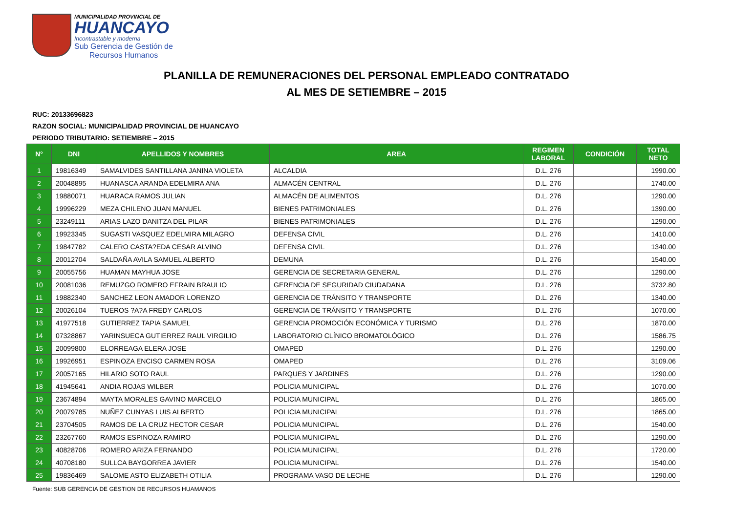MUNICIPALIDAD PROVINCIAL DE
HUANCAYO
Incontrastable y moderna
Sub Gerencia de Gestión de
Recursos Humanos
PLANILLA DE REMUNERACIONES DEL PERSONAL EMPLEADO CONTRATADO
AL MES DE SETIEMBRE – 2015
RUC: 20133696823
RAZON SOCIAL: MUNICIPALIDAD PROVINCIAL DE HUANCAYO
PERIODO TRIBUTARIO: SETIEMBRE – 2015
| N° | DNI | APELLIDOS Y NOMBRES | AREA | REGIMEN LABORAL | CONDICIÓN | TOTAL NETO |
| --- | --- | --- | --- | --- | --- | --- |
| 1 | 19816349 | SAMALVIDES SANTILLANA JANINA VIOLETA | ALCALDIA | D.L. 276 | | 1990.00 |
| 2 | 20048895 | HUANASCA ARANDA EDELMIRA ANA | ALMACÉN CENTRAL | D.L. 276 | | 1740.00 |
| 3 | 19880071 | HUARACA RAMOS JULIAN | ALMACÉN DE ALIMENTOS | D.L. 276 | | 1290.00 |
| 4 | 19996229 | MEZA CHILENO JUAN MANUEL | BIENES PATRIMONIALES | D.L. 276 | | 1390.00 |
| 5 | 23249111 | ARIAS LAZO DANITZA DEL PILAR | BIENES PATRIMONIALES | D.L. 276 | | 1290.00 |
| 6 | 19923345 | SUGASTI VASQUEZ EDELMIRA MILAGRO | DEFENSA CIVIL | D.L. 276 | | 1410.00 |
| 7 | 19847782 | CALERO CASTA?EDA CESAR ALVINO | DEFENSA CIVIL | D.L. 276 | | 1340.00 |
| 8 | 20012704 | SALDAÑA AVILA SAMUEL ALBERTO | DEMUNA | D.L. 276 | | 1540.00 |
| 9 | 20055756 | HUAMAN MAYHUA JOSE | GERENCIA DE SECRETARIA GENERAL | D.L. 276 | | 1290.00 |
| 10 | 20081036 | REMUZGO ROMERO EFRAIN BRAULIO | GERENCIA DE SEGURIDAD CIUDADANA | D.L. 276 | | 3732.80 |
| 11 | 19882340 | SANCHEZ LEON AMADOR LORENZO | GERENCIA DE TRÁNSITO Y TRANSPORTE | D.L. 276 | | 1340.00 |
| 12 | 20026104 | TUEROS ?A?A FREDY CARLOS | GERENCIA DE TRÁNSITO Y TRANSPORTE | D.L. 276 | | 1070.00 |
| 13 | 41977518 | GUTIERREZ TAPIA SAMUEL | GERENCIA PROMOCIÓN ECONÓMICA Y TURISMO | D.L. 276 | | 1870.00 |
| 14 | 07328867 | YARINSUECA GUTIERREZ RAUL VIRGILIO | LABORATORIO CLÍNICO BROMATOLÓGICO | D.L. 276 | | 1586.75 |
| 15 | 20099800 | ELORREAGA ELERA JOSE | OMAPED | D.L. 276 | | 1290.00 |
| 16 | 19926951 | ESPINOZA ENCISO CARMEN ROSA | OMAPED | D.L. 276 | | 3109.06 |
| 17 | 20057165 | HILARIO SOTO RAUL | PARQUES Y JARDINES | D.L. 276 | | 1290.00 |
| 18 | 41945641 | ANDIA ROJAS WILBER | POLICIA MUNICIPAL | D.L. 276 | | 1070.00 |
| 19 | 23674894 | MAYTA MORALES GAVINO MARCELO | POLICIA MUNICIPAL | D.L. 276 | | 1865.00 |
| 20 | 20079785 | NUÑEZ CUNYAS LUIS ALBERTO | POLICIA MUNICIPAL | D.L. 276 | | 1865.00 |
| 21 | 23704505 | RAMOS DE LA CRUZ HECTOR CESAR | POLICIA MUNICIPAL | D.L. 276 | | 1540.00 |
| 22 | 23267760 | RAMOS ESPINOZA RAMIRO | POLICIA MUNICIPAL | D.L. 276 | | 1290.00 |
| 23 | 40828706 | ROMERO ARIZA FERNANDO | POLICIA MUNICIPAL | D.L. 276 | | 1720.00 |
| 24 | 40708180 | SULLCA BAYGORREA JAVIER | POLICIA MUNICIPAL | D.L. 276 | | 1540.00 |
| 25 | 19836469 | SALOME ASTO ELIZABETH OTILIA | PROGRAMA VASO DE LECHE | D.L. 276 | | 1290.00 |
Fuente: SUB GERENCIA DE GESTION DE RECURSOS HUAMANOS